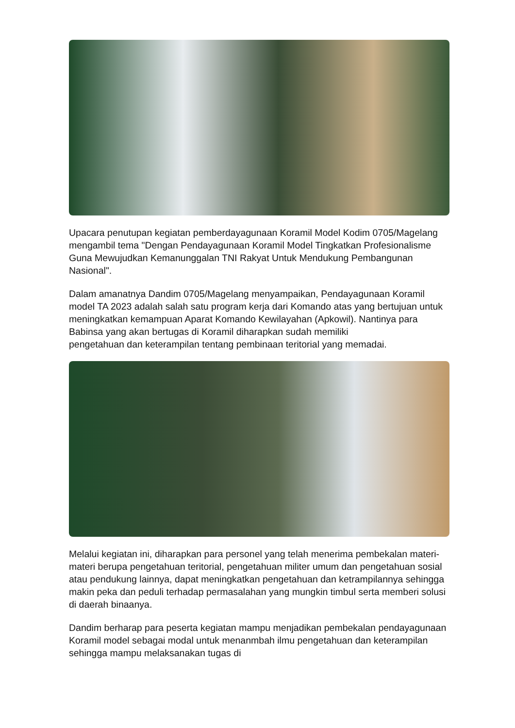Upacara penutupan kegiatan pemberdayagunaan Koramil Model Kodim 0705/Magelang mengambil tema "Dengan Pendayagunaan Koramil Model Tingkatkan Profesionalisme Guna Mewujudkan Kemanunggalan TNI Rakyat Untuk Mendukung Pembangunan Nasional".
Dalam amanatnya Dandim 0705/Magelang menyampaikan, Pendayagunaan Koramil model TA 2023 adalah salah satu program kerja dari Komando atas yang bertujuan untuk meningkatkan kemampuan Aparat Komando Kewilayahan (Apkowil). Nantinya para Babinsa yang akan bertugas di Koramil diharapkan sudah memiliki
pengetahuan dan keterampilan tentang pembinaan teritorial yang memadai.
Melalui kegiatan ini, diharapkan para personel yang telah menerima pembekalan materi-materi berupa pengetahuan teritorial, pengetahuan militer umum dan pengetahuan sosial atau pendukung lainnya, dapat meningkatkan pengetahuan dan ketrampilannya sehingga makin peka dan peduli terhadap permasalahan yang mungkin timbul serta memberi solusi di daerah binaanya.
Dandim berharap para peserta kegiatan mampu menjadikan pembekalan pendayagunaan Koramil model sebagai modal untuk menanmbah ilmu pengetahuan dan keterampilan sehingga mampu melaksanakan tugas di